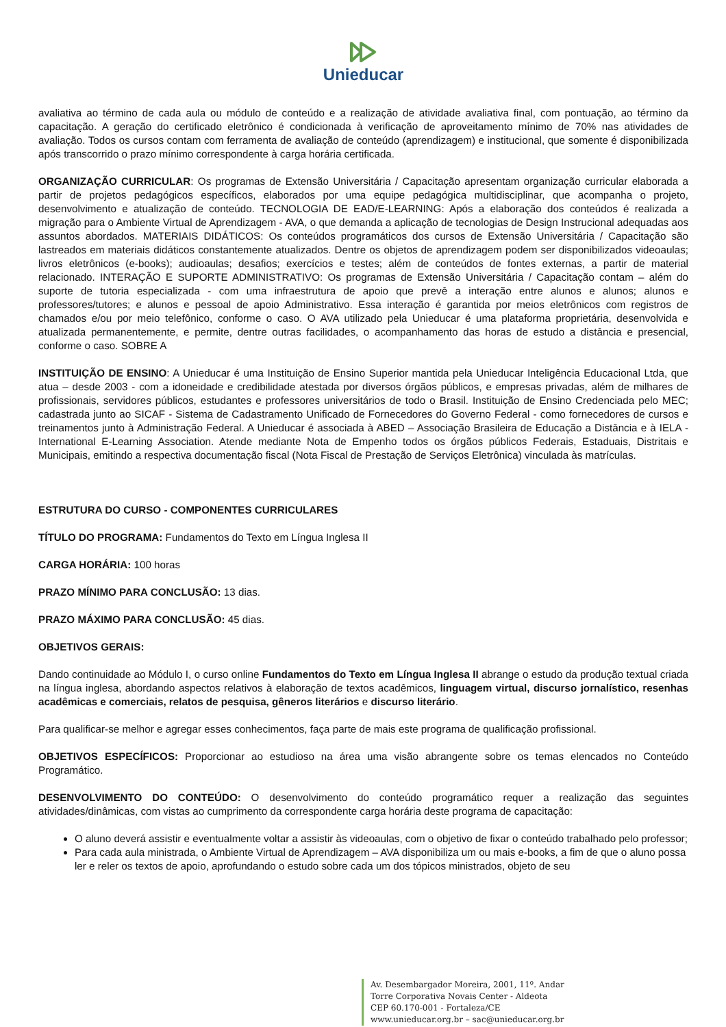Unieducar
avaliativa ao término de cada aula ou módulo de conteúdo e a realização de atividade avaliativa final, com pontuação, ao término da capacitação. A geração do certificado eletrônico é condicionada à verificação de aproveitamento mínimo de 70% nas atividades de avaliação. Todos os cursos contam com ferramenta de avaliação de conteúdo (aprendizagem) e institucional, que somente é disponibilizada após transcorrido o prazo mínimo correspondente à carga horária certificada.
ORGANIZAÇÃO CURRICULAR: Os programas de Extensão Universitária / Capacitação apresentam organização curricular elaborada a partir de projetos pedagógicos específicos, elaborados por uma equipe pedagógica multidisciplinar, que acompanha o projeto, desenvolvimento e atualização de conteúdo. TECNOLOGIA DE EAD/E-LEARNING: Após a elaboração dos conteúdos é realizada a migração para o Ambiente Virtual de Aprendizagem - AVA, o que demanda a aplicação de tecnologias de Design Instrucional adequadas aos assuntos abordados. MATERIAIS DIDÁTICOS: Os conteúdos programáticos dos cursos de Extensão Universitária / Capacitação são lastreados em materiais didáticos constantemente atualizados. Dentre os objetos de aprendizagem podem ser disponibilizados videoaulas; livros eletrônicos (e-books); audioaulas; desafios; exercícios e testes; além de conteúdos de fontes externas, a partir de material relacionado. INTERAÇÃO E SUPORTE ADMINISTRATIVO: Os programas de Extensão Universitária / Capacitação contam – além do suporte de tutoria especializada - com uma infraestrutura de apoio que prevê a interação entre alunos e alunos; alunos e professores/tutores; e alunos e pessoal de apoio Administrativo. Essa interação é garantida por meios eletrônicos com registros de chamados e/ou por meio telefônico, conforme o caso. O AVA utilizado pela Unieducar é uma plataforma proprietária, desenvolvida e atualizada permanentemente, e permite, dentre outras facilidades, o acompanhamento das horas de estudo a distância e presencial, conforme o caso. SOBRE A
INSTITUIÇÃO DE ENSINO: A Unieducar é uma Instituição de Ensino Superior mantida pela Unieducar Inteligência Educacional Ltda, que atua – desde 2003 - com a idoneidade e credibilidade atestada por diversos órgãos públicos, e empresas privadas, além de milhares de profissionais, servidores públicos, estudantes e professores universitários de todo o Brasil. Instituição de Ensino Credenciada pelo MEC; cadastrada junto ao SICAF - Sistema de Cadastramento Unificado de Fornecedores do Governo Federal - como fornecedores de cursos e treinamentos junto à Administração Federal. A Unieducar é associada à ABED – Associação Brasileira de Educação a Distância e à IELA - International E-Learning Association. Atende mediante Nota de Empenho todos os órgãos públicos Federais, Estaduais, Distritais e Municipais, emitindo a respectiva documentação fiscal (Nota Fiscal de Prestação de Serviços Eletrônica) vinculada às matrículas.
ESTRUTURA DO CURSO - COMPONENTES CURRICULARES
TÍTULO DO PROGRAMA: Fundamentos do Texto em Língua Inglesa II
CARGA HORÁRIA: 100 horas
PRAZO MÍNIMO PARA CONCLUSÃO: 13 dias.
PRAZO MÁXIMO PARA CONCLUSÃO: 45 dias.
OBJETIVOS GERAIS:
Dando continuidade ao Módulo I, o curso online Fundamentos do Texto em Língua Inglesa II abrange o estudo da produção textual criada na língua inglesa, abordando aspectos relativos à elaboração de textos acadêmicos, linguagem virtual, discurso jornalístico, resenhas acadêmicas e comerciais, relatos de pesquisa, gêneros literários e discurso literário.
Para qualificar-se melhor e agregar esses conhecimentos, faça parte de mais este programa de qualificação profissional.
OBJETIVOS ESPECÍFICOS: Proporcionar ao estudioso na área uma visão abrangente sobre os temas elencados no Conteúdo Programático.
DESENVOLVIMENTO DO CONTEÚDO: O desenvolvimento do conteúdo programático requer a realização das seguintes atividades/dinâmicas, com vistas ao cumprimento da correspondente carga horária deste programa de capacitação:
O aluno deverá assistir e eventualmente voltar a assistir às videoaulas, com o objetivo de fixar o conteúdo trabalhado pelo professor;
Para cada aula ministrada, o Ambiente Virtual de Aprendizagem – AVA disponibiliza um ou mais e-books, a fim de que o aluno possa ler e reler os textos de apoio, aprofundando o estudo sobre cada um dos tópicos ministrados, objeto de seu
Av. Desembargador Moreira, 2001, 11º. Andar
Torre Corporativa Novais Center - Aldeota
CEP 60.170-001 - Fortaleza/CE
www.unieducar.org.br – sac@unieducar.org.br